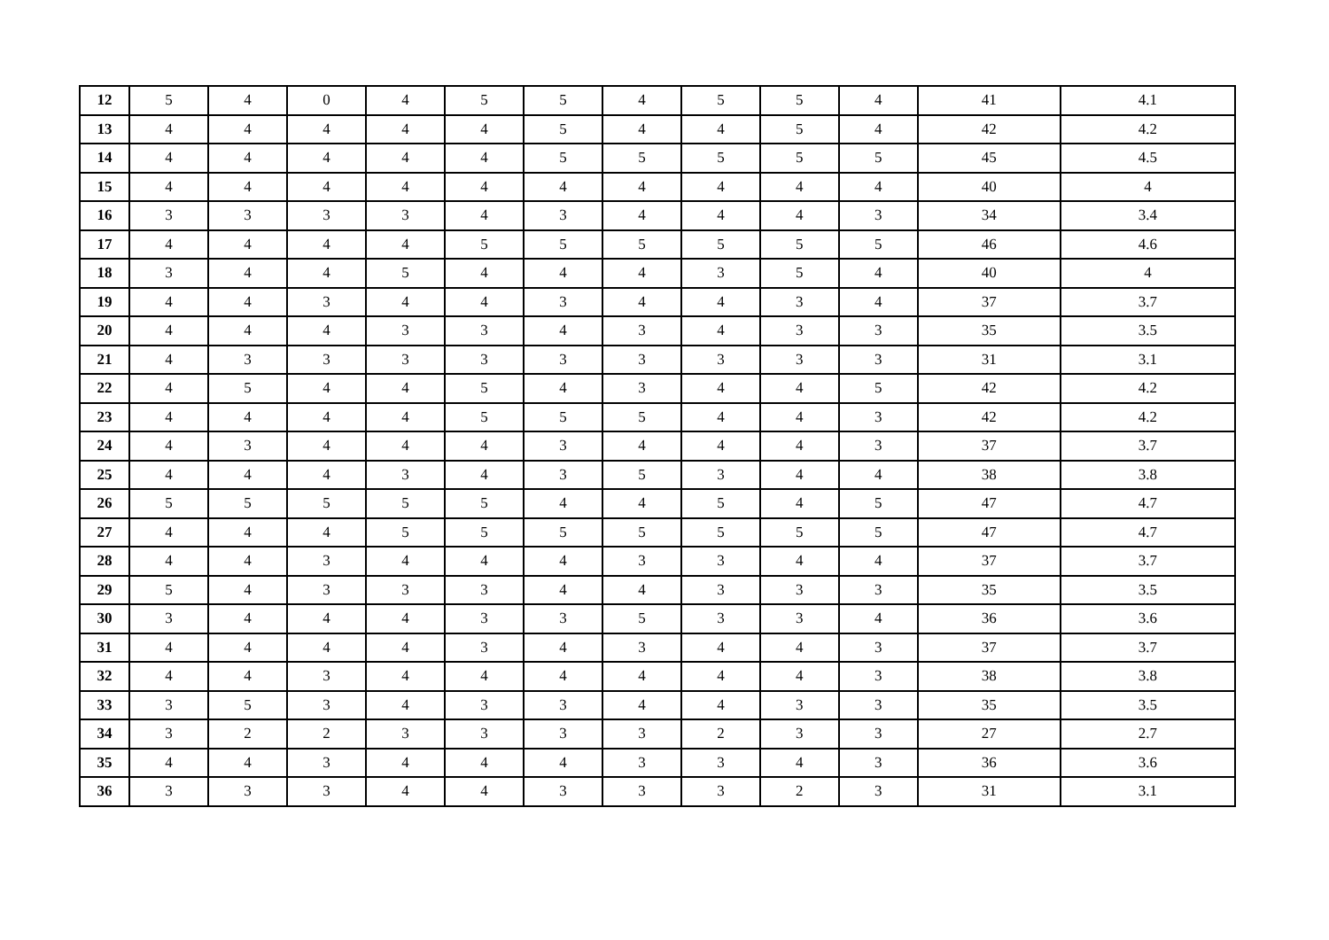| 12 | 5 | 4 | 0 | 4 | 5 | 5 | 4 | 5 | 5 | 4 | 41 | 4.1 |
| 13 | 4 | 4 | 4 | 4 | 4 | 5 | 4 | 4 | 5 | 4 | 42 | 4.2 |
| 14 | 4 | 4 | 4 | 4 | 4 | 5 | 5 | 5 | 5 | 5 | 45 | 4.5 |
| 15 | 4 | 4 | 4 | 4 | 4 | 4 | 4 | 4 | 4 | 4 | 40 | 4 |
| 16 | 3 | 3 | 3 | 3 | 4 | 3 | 4 | 4 | 4 | 3 | 34 | 3.4 |
| 17 | 4 | 4 | 4 | 4 | 5 | 5 | 5 | 5 | 5 | 5 | 46 | 4.6 |
| 18 | 3 | 4 | 4 | 5 | 4 | 4 | 4 | 3 | 5 | 4 | 40 | 4 |
| 19 | 4 | 4 | 3 | 4 | 4 | 3 | 4 | 4 | 3 | 4 | 37 | 3.7 |
| 20 | 4 | 4 | 4 | 3 | 3 | 4 | 3 | 4 | 3 | 3 | 35 | 3.5 |
| 21 | 4 | 3 | 3 | 3 | 3 | 3 | 3 | 3 | 3 | 3 | 31 | 3.1 |
| 22 | 4 | 5 | 4 | 4 | 5 | 4 | 3 | 4 | 4 | 5 | 42 | 4.2 |
| 23 | 4 | 4 | 4 | 4 | 5 | 5 | 5 | 4 | 4 | 3 | 42 | 4.2 |
| 24 | 4 | 3 | 4 | 4 | 4 | 3 | 4 | 4 | 4 | 3 | 37 | 3.7 |
| 25 | 4 | 4 | 4 | 3 | 4 | 3 | 5 | 3 | 4 | 4 | 38 | 3.8 |
| 26 | 5 | 5 | 5 | 5 | 5 | 4 | 4 | 5 | 4 | 5 | 47 | 4.7 |
| 27 | 4 | 4 | 4 | 5 | 5 | 5 | 5 | 5 | 5 | 5 | 47 | 4.7 |
| 28 | 4 | 4 | 3 | 4 | 4 | 4 | 3 | 3 | 4 | 4 | 37 | 3.7 |
| 29 | 5 | 4 | 3 | 3 | 3 | 4 | 4 | 3 | 3 | 3 | 35 | 3.5 |
| 30 | 3 | 4 | 4 | 4 | 3 | 3 | 5 | 3 | 3 | 4 | 36 | 3.6 |
| 31 | 4 | 4 | 4 | 4 | 3 | 4 | 3 | 4 | 4 | 3 | 37 | 3.7 |
| 32 | 4 | 4 | 3 | 4 | 4 | 4 | 4 | 4 | 4 | 3 | 38 | 3.8 |
| 33 | 3 | 5 | 3 | 4 | 3 | 3 | 4 | 4 | 3 | 3 | 35 | 3.5 |
| 34 | 3 | 2 | 2 | 3 | 3 | 3 | 3 | 2 | 3 | 3 | 27 | 2.7 |
| 35 | 4 | 4 | 3 | 4 | 4 | 4 | 3 | 3 | 4 | 3 | 36 | 3.6 |
| 36 | 3 | 3 | 3 | 4 | 4 | 3 | 3 | 3 | 2 | 3 | 31 | 3.1 |